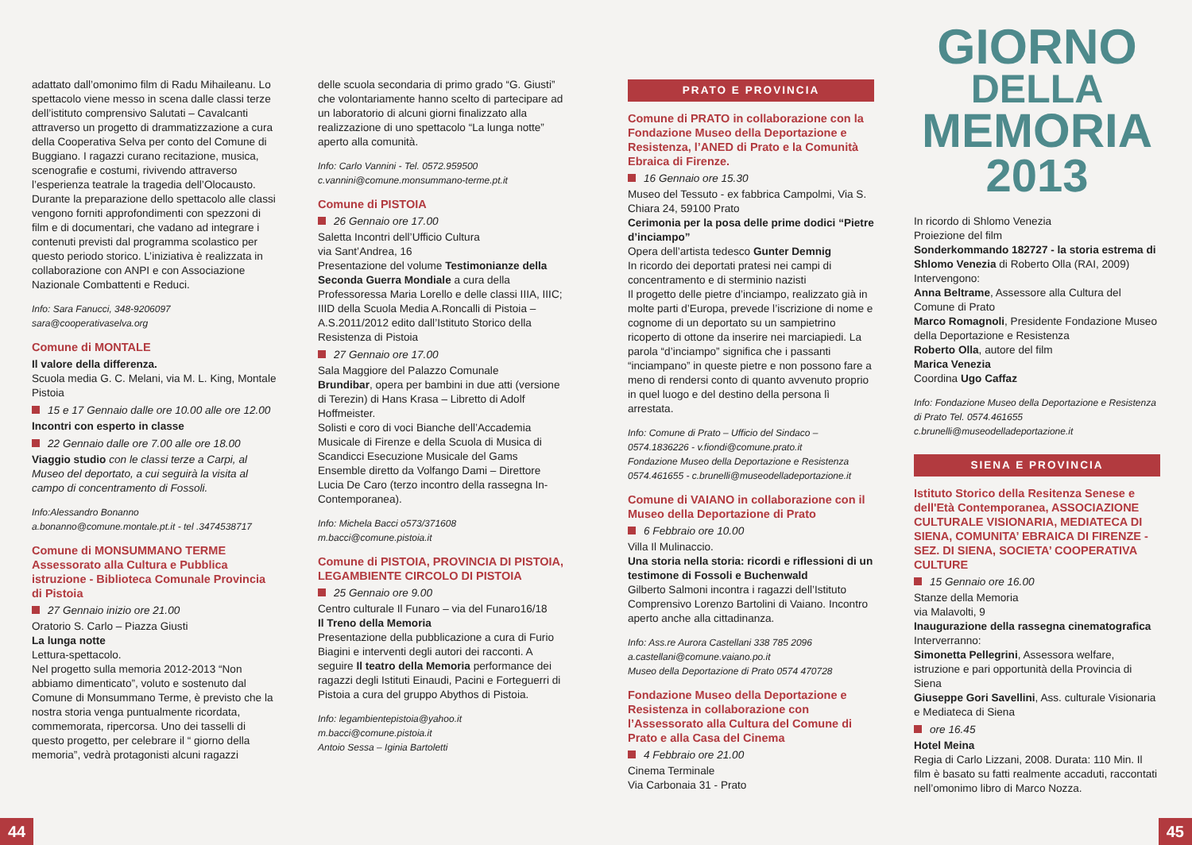adattato dall’omonimo film di Radu Mihaileanu. Lo spettacolo viene messo in scena dalle classi terze dell’istituto comprensivo Salutati – Cavalcanti attraverso un progetto di drammatizzazione a cura della Cooperativa Selva per conto del Comune di Buggiano. I ragazzi curano recitazione, musica, scenografie e costumi, rivivendo attraverso l’esperienza teatrale la tragedia dell’Olocausto. Durante la preparazione dello spettacolo alle classi vengono forniti approfondimenti con spezzoni di film e di documentari, che vadano ad integrare i contenuti previsti dal programma scolastico per questo periodo storico. L’iniziativa è realizzata in collaborazione con ANPI e con Associazione Nazionale Combattenti e Reduci.
Info: Sara Fanucci, 348-9206097
sara@cooperativaselva.org
Comune di MONTALE
Il valore della differenza.
Scuola media G. C. Melani, via M. L. King, Montale Pistoia
15 e 17 Gennaio dalle ore 10.00 alle ore 12.00
Incontri con esperto in classe
22 Gennaio dalle ore 7.00 alle ore 18.00
Viaggio studio con le classi terze a Carpi, al Museo del deportato, a cui seguirà la visita al campo di concentramento di Fossoli.
Info:Alessandro Bonanno
a.bonanno@comune.montale.pt.it - tel .3474538717
Comune di MONSUMMANO TERME Assessorato alla Cultura e Pubblica istruzione - Biblioteca Comunale Provincia di Pistoia
27 Gennaio inizio ore 21.00
Oratorio S. Carlo – Piazza Giusti
La lunga notte
Lettura-spettacolo.
Nel progetto sulla memoria 2012-2013 “Non abbiamo dimenticato”, voluto e sostenuto dal Comune di Monsummano Terme, è previsto che la nostra storia venga puntualmente ricordata, commemorata, ripercorsa. Uno dei tasselli di questo progetto, per celebrare il “ giorno della memoria”, vedrà protagonisti alcuni ragazzi
delle scuola secondaria di primo grado “G. Giusti” che volontariamente hanno scelto di partecipare ad un laboratorio di alcuni giorni finalizzato alla realizzazione di uno spettacolo “La lunga notte” aperto alla comunità.
Info: Carlo Vannini - Tel. 0572.959500
c.vannini@comune.monsummano-terme.pt.it
Comune di PISTOIA
26 Gennaio ore 17.00
Saletta Incontri dell’Ufficio Cultura
via Sant’Andrea, 16
Presentazione del volume Testimonianze della Seconda Guerra Mondiale a cura della Professoressa Maria Lorello e delle classi IIIA, IIIC; IIID della Scuola Media A.Roncalli di Pistoia – A.S.2011/2012 edito dall’Istituto Storico della Resistenza di Pistoia
27 Gennaio ore 17.00
Sala Maggiore del Palazzo Comunale
Brundibar, opera per bambini in due atti (versione di Terezin) di Hans Krasa – Libretto di Adolf Hoffmeister.
Solisti e coro di voci Bianche dell’Accademia Musicale di Firenze e della Scuola di Musica di Scandicci Esecuzione Musicale del Gams Ensemble diretto da Volfango Dami – Direttore Lucia De Caro (terzo incontro della rassegna In-Contemporanea).
Info: Michela Bacci o573/371608
m.bacci@comune.pistoia.it
Comune di PISTOIA, PROVINCIA DI PISTOIA, LEGAMBIENTE CIRCOLO DI PISTOIA
25 Gennaio ore 9.00
Centro culturale Il Funaro – via del Funaro16/18
Il Treno della Memoria
Presentazione della pubblicazione a cura di Furio Biagini e interventi degli autori dei racconti. A seguire Il teatro della Memoria performance dei ragazzi degli Istituti Einaudi, Pacini e Forteguerri di Pistoia a cura del gruppo Abythos di Pistoia.
Info: legambientepistoia@yahoo.it
m.bacci@comune.pistoia.it
Antoio Sessa – Iginia Bartoletti
PRATO E PROVINCIA
Comune di PRATO in collaborazione con la Fondazione Museo della Deportazione e Resistenza, l’ANED di Prato e la Comunità Ebraica di Firenze.
16 Gennaio ore 15.30
Museo del Tessuto - ex fabbrica Campolmi, Via S. Chiara 24, 59100 Prato
Cerimonia per la posa delle prime dodici “Pietre d’inciampo”
Opera dell’artista tedesco Gunter Demnig
In ricordo dei deportati pratesi nei campi di concentramento e di sterminio nazisti
Il progetto delle pietre d’inciampo, realizzato già in molte parti d’Europa, prevede l’iscrizione di nome e cognome di un deportato su un sampietrino ricoperto di ottone da inserire nei marciapiedi. La parola “d’inciampo” significa che i passanti “inciampano” in queste pietre e non possono fare a meno di rendersi conto di quanto avvenuto proprio in quel luogo e del destino della persona lì arrestata.
Info: Comune di Prato – Ufficio del Sindaco – 0574.1836226 - v.fiondi@comune.prato.it
Fondazione Museo della Deportazione e Resistenza 0574.461655 - c.brunelli@museodelladeportazione.it
Comune di VAIANO in collaborazione con il Museo della Deportazione di Prato
6 Febbraio ore 10.00
Villa Il Mulinaccio.
Una storia nella storia: ricordi e riflessioni di un testimone di Fossoli e Buchenwald
Gilberto Salmoni incontra i ragazzi dell’Istituto Comprensivo Lorenzo Bartolini di Vaiano. Incontro aperto anche alla cittadinanza.
Info: Ass.re Aurora Castellani 338 785 2096
a.castellani@comune.vaiano.po.it
Museo della Deportazione di Prato 0574 470728
Fondazione Museo della Deportazione e Resistenza in collaborazione con l’Assessorato alla Cultura del Comune di Prato e alla Casa del Cinema
4 Febbraio ore 21.00
Cinema Terminale
Via Carbonaia 31 - Prato
GIORNO
DELLA
MEMORIA
2013
In ricordo di Shlomo Venezia
Proiezione del film
Sonderkommando 182727 - la storia estrema di Shlomo Venezia di Roberto Olla (RAI, 2009)
Intervengono:
Anna Beltrame, Assessore alla Cultura del Comune di Prato
Marco Romagnoli, Presidente Fondazione Museo della Deportazione e Resistenza
Roberto Olla, autore del film
Marica Venezia
Coordina Ugo Caffaz
Info: Fondazione Museo della Deportazione e Resistenza di Prato Tel. 0574.461655
c.brunelli@museodelladeportazione.it
SIENA E PROVINCIA
Istituto Storico della Resitenza Senese e dell'Età Contemporanea, ASSOCIAZIONE CULTURALE VISIONARIA, MEDIATECA DI SIENA, COMUNITA’ EBRAICA DI FIRENZE - SEZ. DI SIENA, SOCIETA’ COOPERATIVA CULTURE
15 Gennaio ore 16.00
Stanze della Memoria
via Malavolti, 9
Inaugurazione della rassegna cinematografica
Interverranno:
Simonetta Pellegrini, Assessora welfare, istruzione e pari opportunità della Provincia di Siena
Giuseppe Gori Savellini, Ass. culturale Visionaria e Mediateca di Siena
ore 16.45
Hotel Meina
Regia di Carlo Lizzani, 2008. Durata: 110 Min. Il film è basato su fatti realmente accaduti, raccontati nell’omonimo libro di Marco Nozza.
44 45